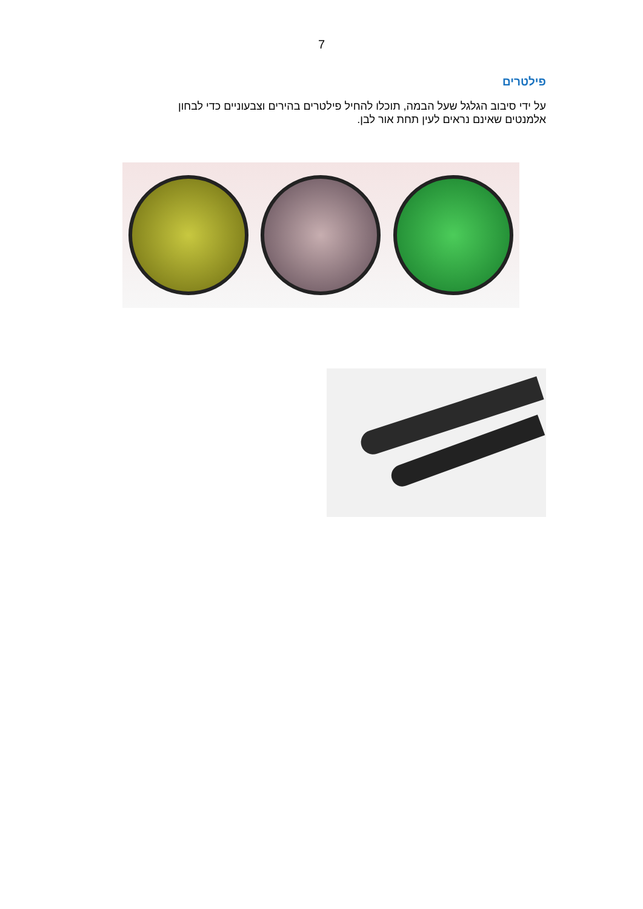7
פילטרים
על ידי סיבוב הגלגל שעל הבמה, תוכלו להחיל פילטרים בהירים וצבעוניים כדי לבחון אלמנטים שאינם נראים לעין תחת אור לבן.